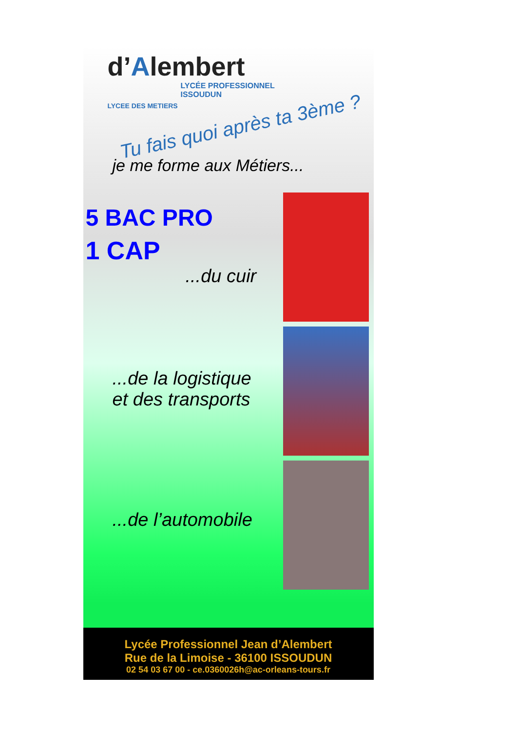d’Alembert
LYCÉE PROFESSIONNEL
ISSOUDUN
LYCEE DES METIERS
Tu fais quoi après ta 3ème ?
je me forme aux Métiers...
5 BAC PRO
1 CAP
...du cuir
...de la logistique
et des transports
...de l’automobile
Lycée Professionnel Jean d’Alembert
Rue de la Limoise - 36100 ISSOUDUN
02 54 03 67 00 - ce.0360026h@ac-orleans-tours.fr